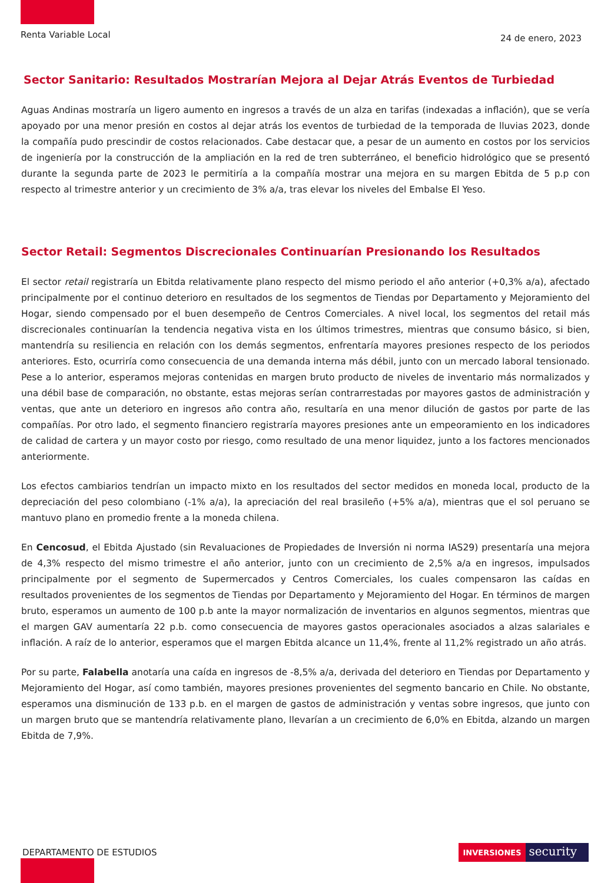Renta Variable Local
24 de enero, 2023
Sector Sanitario: Resultados Mostrarían Mejora al Dejar Atrás Eventos de Turbiedad
Aguas Andinas mostraría un ligero aumento en ingresos a través de un alza en tarifas (indexadas a inflación), que se vería apoyado por una menor presión en costos al dejar atrás los eventos de turbiedad de la temporada de lluvias 2023, donde la compañía pudo prescindir de costos relacionados. Cabe destacar que, a pesar de un aumento en costos por los servicios de ingeniería por la construcción de la ampliación en la red de tren subterráneo, el beneficio hidrológico que se presentó durante la segunda parte de 2023 le permitiría a la compañía mostrar una mejora en su margen Ebitda de 5 p.p con respecto al trimestre anterior y un crecimiento de 3% a/a, tras elevar los niveles del Embalse El Yeso.
Sector Retail: Segmentos Discrecionales Continuarían Presionando los Resultados
El sector retail registraría un Ebitda relativamente plano respecto del mismo periodo el año anterior (+0,3% a/a), afectado principalmente por el continuo deterioro en resultados de los segmentos de Tiendas por Departamento y Mejoramiento del Hogar, siendo compensado por el buen desempeño de Centros Comerciales. A nivel local, los segmentos del retail más discrecionales continuarían la tendencia negativa vista en los últimos trimestres, mientras que consumo básico, si bien, mantendría su resiliencia en relación con los demás segmentos, enfrentaría mayores presiones respecto de los periodos anteriores. Esto, ocurriría como consecuencia de una demanda interna más débil, junto con un mercado laboral tensionado. Pese a lo anterior, esperamos mejoras contenidas en margen bruto producto de niveles de inventario más normalizados y una débil base de comparación, no obstante, estas mejoras serían contrarrestadas por mayores gastos de administración y ventas, que ante un deterioro en ingresos año contra año, resultaría en una menor dilución de gastos por parte de las compañías. Por otro lado, el segmento financiero registraría mayores presiones ante un empeoramiento en los indicadores de calidad de cartera y un mayor costo por riesgo, como resultado de una menor liquidez, junto a los factores mencionados anteriormente.
Los efectos cambiarios tendrían un impacto mixto en los resultados del sector medidos en moneda local, producto de la depreciación del peso colombiano (-1% a/a), la apreciación del real brasileño (+5% a/a), mientras que el sol peruano se mantuvo plano en promedio frente a la moneda chilena.
En Cencosud, el Ebitda Ajustado (sin Revaluaciones de Propiedades de Inversión ni norma IAS29) presentaría una mejora de 4,3% respecto del mismo trimestre el año anterior, junto con un crecimiento de 2,5% a/a en ingresos, impulsados principalmente por el segmento de Supermercados y Centros Comerciales, los cuales compensaron las caídas en resultados provenientes de los segmentos de Tiendas por Departamento y Mejoramiento del Hogar. En términos de margen bruto, esperamos un aumento de 100 p.b ante la mayor normalización de inventarios en algunos segmentos, mientras que el margen GAV aumentaría 22 p.b. como consecuencia de mayores gastos operacionales asociados a alzas salariales e inflación. A raíz de lo anterior, esperamos que el margen Ebitda alcance un 11,4%, frente al 11,2% registrado un año atrás.
Por su parte, Falabella anotaría una caída en ingresos de -8,5% a/a, derivada del deterioro en Tiendas por Departamento y Mejoramiento del Hogar, así como también, mayores presiones provenientes del segmento bancario en Chile. No obstante, esperamos una disminución de 133 p.b. en el margen de gastos de administración y ventas sobre ingresos, que junto con un margen bruto que se mantendría relativamente plano, llevarían a un crecimiento de 6,0% en Ebitda, alzando un margen Ebitda de 7,9%.
DEPARTAMENTO DE ESTUDIOS
INVERSIONES
security